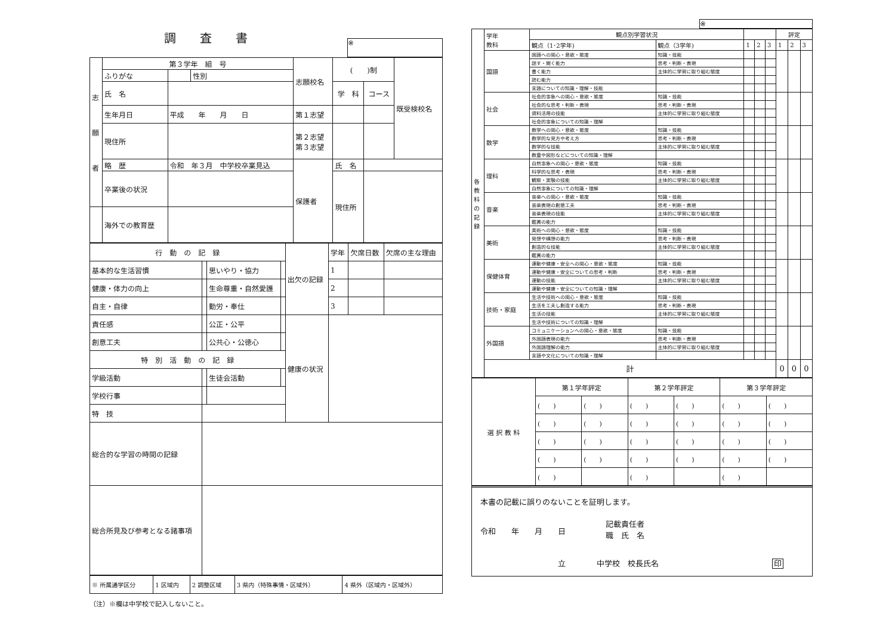調査書
※
| 志 願 者 | 第３学年 組 号 | | | 志願校名 | ( )制 | | 既受検校名 |
| | ふりがな | | 性別 | | | | |
| | 氏 名 | | | | 学 科 | コース | |
| | 生年月日 | 平成 年 月 日 | | 第１志望 | | | |
| | 現住所 | | | 第２志望 第３志望 | | | |
| | 略 歴 | 令和 年３月 中学校卒業見込 | | 保護者 | 氏 名 | | |
| | 卒業後の状況 | | | | 現住所 | | |
| | 海外での教育歴 | | | | | | |
| 行 動 の 記 録 | | | | 出欠の記録 | 学年 | 欠席日数 | 欠席の主な理由 |
| 基本的な生活習慣 | | 思いやり・協力 | | | 1 | | |
| 健康・体力の向上 | | 生命尊重・自然愛護 | | | 2 | | |
| 自主・自律 | | 勤労・奉仕 | | | 3 | | |
| 責任感 | | 公正・公平 | | 健康の状況 | | | |
| 創意工夫 | | 公共心・公徳心 | | | | | |
| 特 別 活 動 の 記 録 | | | | | | | |
| 学級活動 | | 生徒会活動 | | | | | |
| 学校行事 | | | | | | | |
| 特 技 | | | | | | | |
| 総合的な学習の時間の記録 | | | | | | | |
| 総合所見及び参考となる諸事項 | | | | | | | |
| ※ 所属通学区分 | 1 区域内 | 2 調整区域 | 3 県内（特殊事情・区域外） | 4 県外（区域内・区域外） |
（注）※欄は中学校で記入しないこと。
※
| 各教科の記録 | 学年 教科 | 観点別学習状況 | | | | | 評定 | | |
| | | 観点（1･2学年) | 観点（3学年) | 1 | 2 | 3 | 1 | 2 | 3 |
| | 国語 | 国語への関心・意欲・態度 | 知識・技能 | | | | | | |
| | | 話す・聞く能力 | 思考・判断・表現 | | | | | | |
| | | 書く能力 | 主体的に学習に取り組む態度 | | | | | | |
| | | 読む能力 | | | | | | | |
| | | 言語についての知識・理解・技能 | | | | | | | |
| | 社会 | 社会的事象への関心・意欲・態度 | 知識・技能 | | | | | | |
| | | 社会的な思考・判断・表現 | 思考・判断・表現 | | | | | | |
| | | 資料活用の技能 | 主体的に学習に取り組む態度 | | | | | | |
| | | 社会的事象についての知識・理解 | | | | | | | |
| | 数学 | 数学への関心・意欲・態度 | 知識・技能 | | | | | | |
| | | 数学的な見方や考え方 | 思考・判断・表現 | | | | | | |
| | | 数学的な技能 | 主体的に学習に取り組む態度 | | | | | | |
| | | 数量や図形などについての知識・理解 | | | | | | | |
| | 理科 | 自然事象への関心・意欲・態度 | 知識・技能 | | | | | | |
| | | 科学的な思考・表現 | 思考・判断・表現 | | | | | | |
| | | 観察・実験の技能 | 主体的に学習に取り組む態度 | | | | | | |
| | | 自然事象についての知識・理解 | | | | | | | |
| | 音楽 | 音楽への関心・意欲・態度 | 知識・技能 | | | | | | |
| | | 音楽表現の創意工夫 | 思考・判断・表現 | | | | | | |
| | | 音楽表現の技能 | 主体的に学習に取り組む態度 | | | | | | |
| | | 鑑賞の能力 | | | | | | | |
| | 美術 | 美術への関心・意欲・態度 | 知識・技能 | | | | | | |
| | | 発想や構想の能力 | 思考・判断・表現 | | | | | | |
| | | 創造的な技能 | 主体的に学習に取り組む態度 | | | | | | |
| | | 鑑賞の能力 | | | | | | | |
| | 保健体育 | 運動や健康・安全への関心・意欲・態度 | 知識・技能 | | | | | | |
| | | 運動や健康・安全についての思考・判断 | 思考・判断・表現 | | | | | | |
| | | 運動の技能 | 主体的に学習に取り組む態度 | | | | | | |
| | | 運動や健康・安全についての知識・理解 | | | | | | | |
| | 技術・家庭 | 生活や技術への関心・意欲・態度 | 知識・技能 | | | | | | |
| | | 生活を工夫し創造する能力 | 思考・判断・表現 | | | | | | |
| | | 生活の技能 | 主体的に学習に取り組む態度 | | | | | | |
| | | 生活や技術についての知識・理解 | | | | | | | |
| | 外国語 | コミュニケーションへの関心・意欲・態度 | 知識・技能 | | | | | | |
| | | 外国語表現の能力 | 思考・判断・表現 | | | | | | |
| | | 外国語理解の能力 | 主体的に学習に取り組む態度 | | | | | | |
| | | 言語や文化についての知識・理解 | | | | | | | |
| | 計 | | | | | | 0 | 0 | 0 |
| 選 択 教 科 | 第１学年評定 | | 第２学年評定 | | 第３学年評定 | |
| | ( ) | ( ) | ( ) | ( ) | ( ) | ( ) |
| | ( ) | ( ) | ( ) | ( ) | ( ) | ( ) |
| | ( ) | ( ) | ( ) | ( ) | ( ) | ( ) |
| | ( ) | ( ) | ( ) | ( ) | ( ) | ( ) |
| | ( ) | | ( ) | | ( ) | |
本書の記載に誤りのないことを証明します。
令和　　年　　月　　日
記載責任者
職　氏　名
立　　　　中学校　校長氏名 印